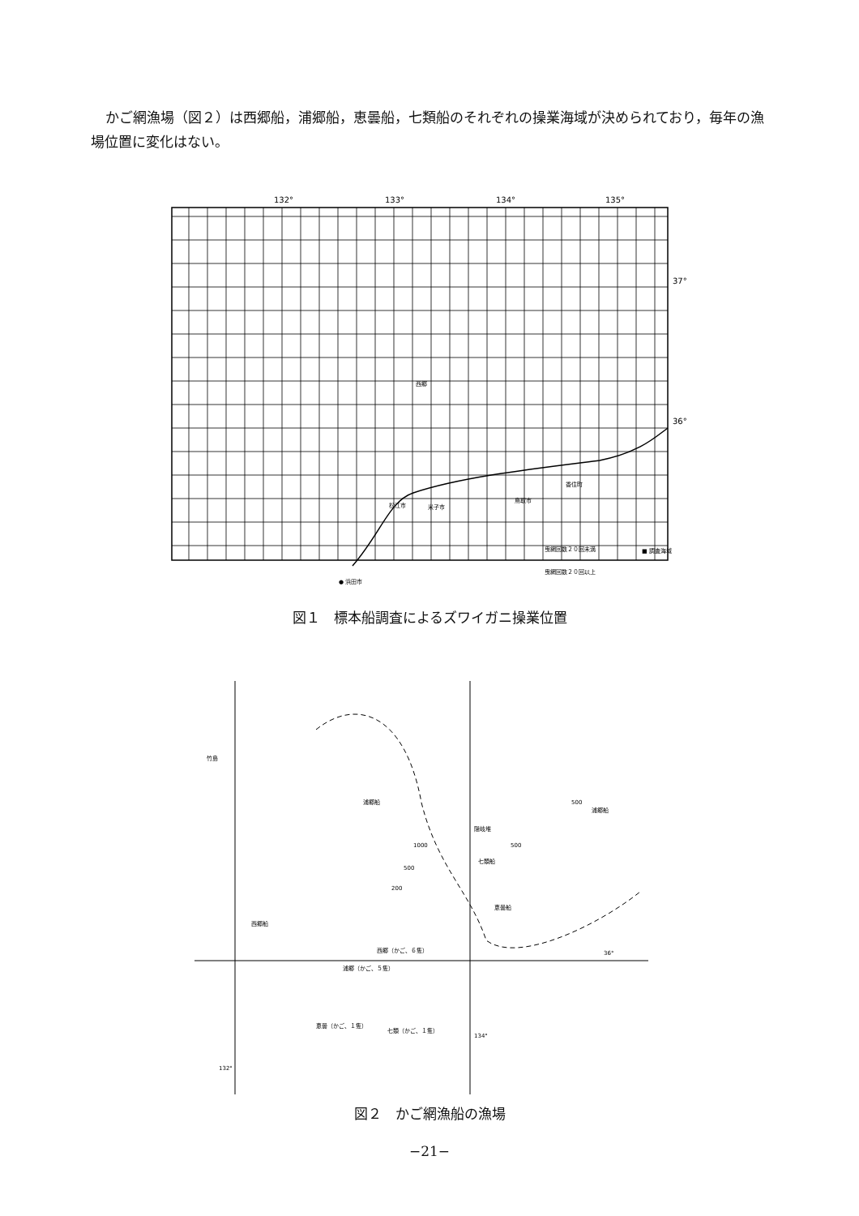かご網漁場（図２）は西郷船，浦郷船，恵曇船，七類船のそれぞれの操業海域が決められており，毎年の漁場位置に変化はない。
132°
133°
134°
135°
37°
36°
松江市
米子市
鳥取市
香住町
● 浜田市
西郷
曳網回数２０回未満
曳網回数２０回以上
■ 調査海域
図１　標本船調査によるズワイガニ操業位置
竹島
浦郷船
隠岐堆
浦郷船
七類船
恵曇船
西郷船
西郷（かご、６隻）
浦郷（かご、５隻）
恵曇（かご、１隻）
七類（かご、１隻）
1000
500
200
500
500
36°
134°
132°
図２　かご網漁船の漁場
−21−